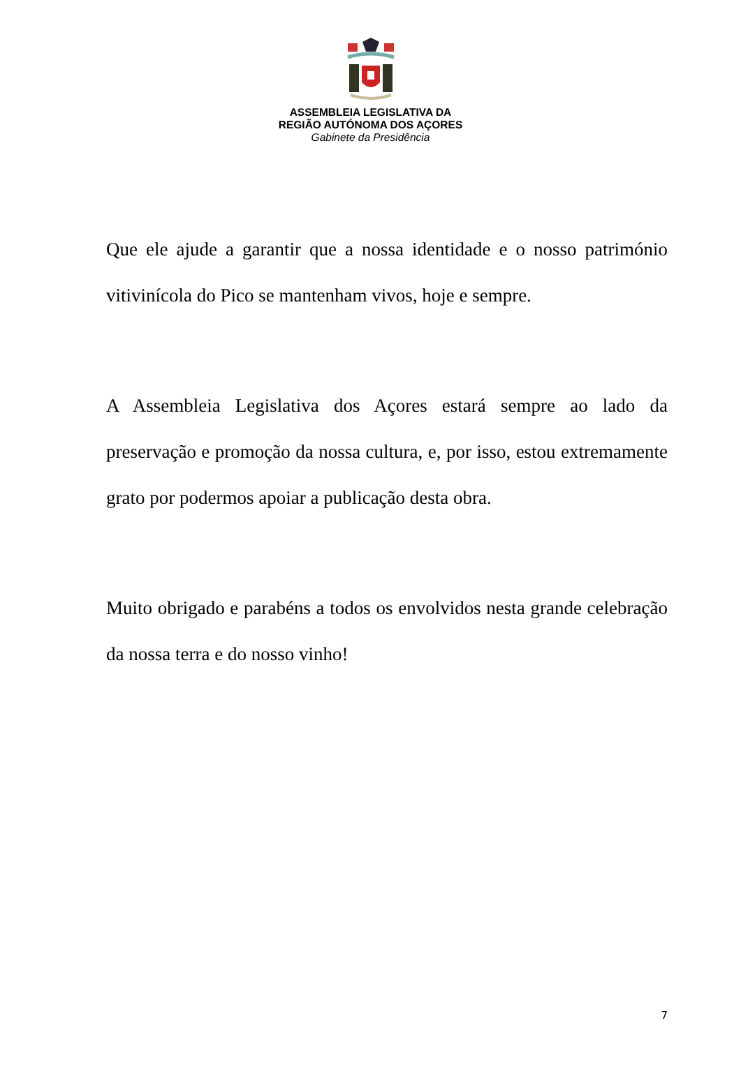ASSEMBLEIA LEGISLATIVA DA
REGIÃO AUTÓNOMA DOS AÇORES
Gabinete da Presidência
Que ele ajude a garantir que a nossa identidade e o nosso património vitivinícola do Pico se mantenham vivos, hoje e sempre.
A Assembleia Legislativa dos Açores estará sempre ao lado da preservação e promoção da nossa cultura, e, por isso, estou extremamente grato por podermos apoiar a publicação desta obra.
Muito obrigado e parabéns a todos os envolvidos nesta grande celebração da nossa terra e do nosso vinho!
7